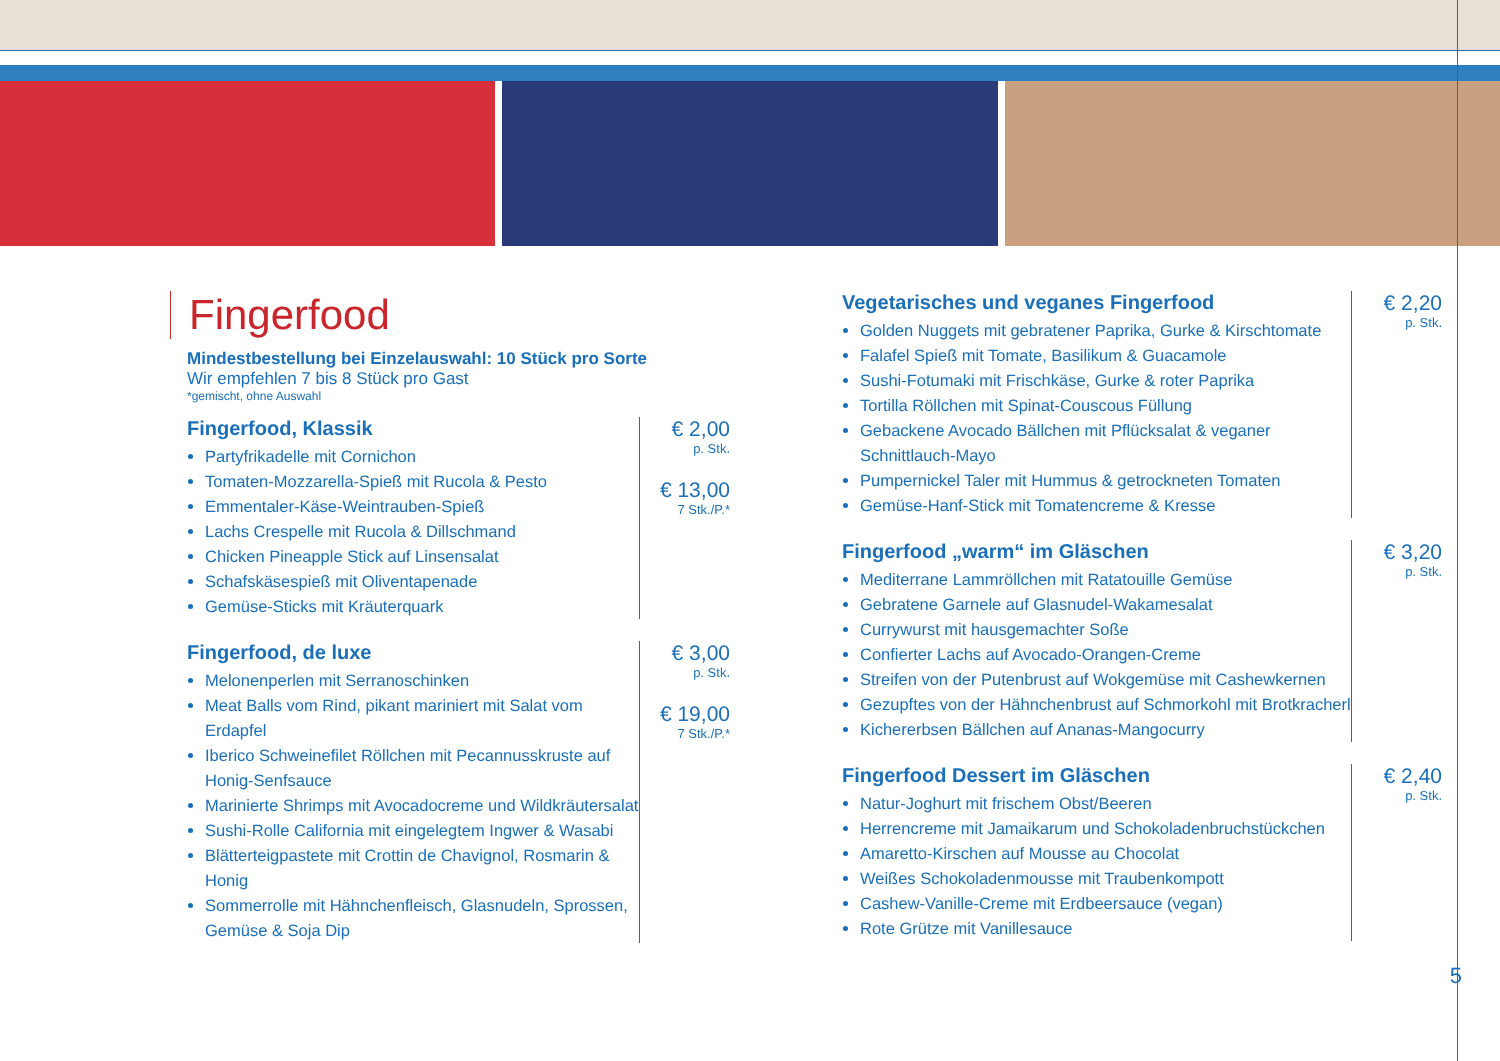Fingerfood
Mindestbestellung bei Einzelauswahl: 10 Stück pro Sorte
Wir empfehlen 7 bis 8 Stück pro Gast
*gemischt, ohne Auswahl
Fingerfood, Klassik
Partyfrikadelle mit Cornichon
Tomaten-Mozzarella-Spieß mit Rucola & Pesto
Emmentaler-Käse-Weintrauben-Spieß
Lachs Crespelle mit Rucola & Dillschmand
Chicken Pineapple Stick auf Linsensalat
Schafskäsespieß mit Oliventapenade
Gemüse-Sticks mit Kräuterquark
€ 2,00
p. Stk.
€ 13,00
7 Stk./P.*
Fingerfood, de luxe
Melonenperlen mit Serranoschinken
Meat Balls vom Rind, pikant mariniert mit Salat vom Erdapfel
Iberico Schweinefilet Röllchen mit Pecannusskruste auf Honig-Senfsauce
Marinierte Shrimps mit Avocadocreme und Wildkräutersalat
Sushi-Rolle California mit eingelegtem Ingwer & Wasabi
Blätterteigpastete mit Crottin de Chavignol, Rosmarin & Honig
Sommerrolle mit Hähnchenfleisch, Glasnudeln, Sprossen, Gemüse & Soja Dip
€ 3,00
p. Stk.
€ 19,00
7 Stk./P.*
Vegetarisches und veganes Fingerfood
Golden Nuggets mit gebratener Paprika, Gurke & Kirschtomate
Falafel Spieß mit Tomate, Basilikum & Guacamole
Sushi-Fotumaki mit Frischkäse, Gurke & roter Paprika
Tortilla Röllchen mit Spinat-Couscous Füllung
Gebackene Avocado Bällchen mit Pflücksalat & veganer Schnittlauch-Mayo
Pumpernickel Taler mit Hummus & getrockneten Tomaten
Gemüse-Hanf-Stick mit Tomatencreme & Kresse
€ 2,20
p. Stk.
Fingerfood „warm“ im Gläschen
Mediterrane Lammröllchen mit Ratatouille Gemüse
Gebratene Garnele auf Glasnudel-Wakamesalat
Currywurst mit hausgemachter Soße
Confierter Lachs auf Avocado-Orangen-Creme
Streifen von der Putenbrust auf Wokgemüse mit Cashewkernen
Gezupftes von der Hähnchenbrust auf Schmorkohl mit Brotkracherl
Kichererbsen Bällchen auf Ananas-Mangocurry
€ 3,20
p. Stk.
Fingerfood Dessert im Gläschen
Natur-Joghurt mit frischem Obst/Beeren
Herrencreme mit Jamaikarum und Schokoladenbruchstückchen
Amaretto-Kirschen auf Mousse au Chocolat
Weißes Schokoladenmousse mit Traubenkompott
Cashew-Vanille-Creme mit Erdbeersauce (vegan)
Rote Grütze mit Vanillesauce
€ 2,40
p. Stk.
5